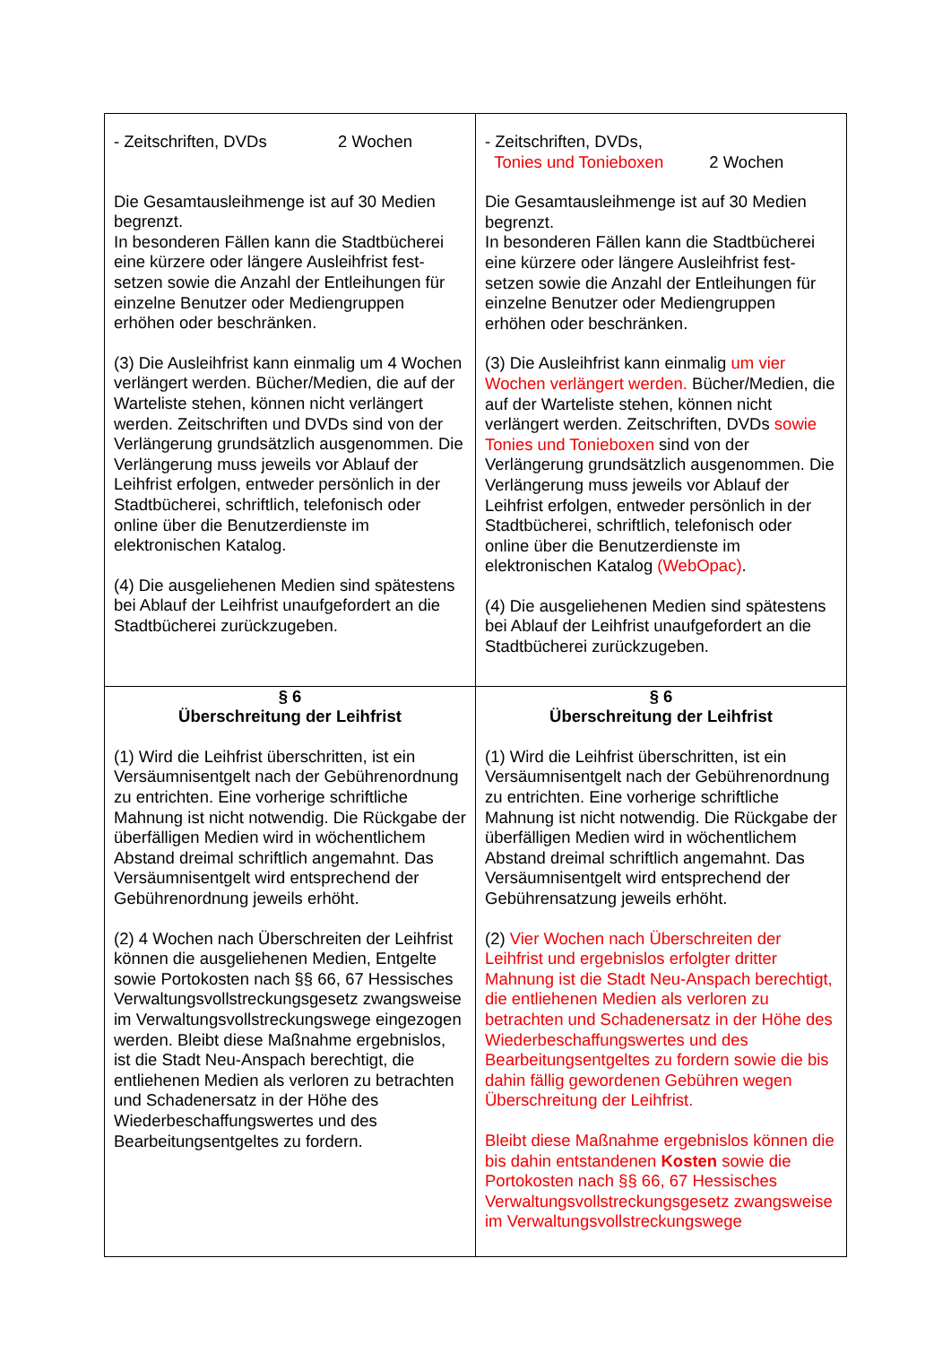| - Zeitschriften, DVDs 2 Wochen Die Gesamtausleihmenge ist auf 30 Medien begrenzt. In besonderen Fällen kann die Stadtbücherei eine kürzere oder längere Ausleihfrist fest­setzen sowie die Anzahl der Entleihungen für einzelne Benutzer oder Mediengruppen erhöhen oder beschränken. (3) Die Ausleihfrist kann einmalig um 4 Wochen verlängert werden. Bücher/Medien, die auf der Warteliste stehen, können nicht verlängert werden. Zeitschriften und DVDs sind von der Verlängerung grundsätzlich ausgenommen. Die Verlängerung muss jeweils vor Ablauf der Leihfrist erfolgen, entweder persönlich in der Stadtbücherei, schriftlich, telefonisch oder online über die Benutzerdienste im elektronischen Katalog. (4) Die ausgeliehenen Medien sind spätestens bei Ablauf der Leihfrist unaufgefordert an die Stadtbücherei zurückzugeben. | - Zeitschriften, DVDs, Tonies und Tonieboxen 2 Wochen Die Gesamtausleihmenge ist auf 30 Medien begrenzt. In besonderen Fällen kann die Stadtbücherei eine kürzere oder längere Ausleihfrist fest­setzen sowie die Anzahl der Entleihungen für einzelne Benutzer oder Mediengruppen erhöhen oder beschränken. (3) Die Ausleihfrist kann einmalig um vier Wochen verlängert werden. Bücher/Medien, die auf der Warteliste stehen, können nicht verlängert werden. Zeitschriften, DVDs sowie Tonies und Tonieboxen sind von der Verlängerung grundsätzlich ausgenommen. Die Verlängerung muss jeweils vor Ablauf der Leihfrist erfolgen, entweder persönlich in der Stadtbücherei, schriftlich, telefonisch oder online über die Benutzerdienste im elektronischen Katalog (WebOpac) . (4) Die ausgeliehenen Medien sind spätestens bei Ablauf der Leihfrist unaufgefordert an die Stadtbücherei zurückzugeben. |
| § 6 Überschreitung der Leihfrist (1) Wird die Leihfrist überschritten, ist ein Versäumnisentgelt nach der Gebührenordnung zu entrichten. Eine vorherige schriftliche Mahnung ist nicht notwendig. Die Rückgabe der überfälligen Medien wird in wöchentlichem Abstand dreimal schriftlich angemahnt. Das Versäumnisentgelt wird entsprechend der Gebührenordnung jeweils erhöht. (2) 4 Wochen nach Überschreiten der Leihfrist können die ausgeliehenen Medien, Entgelte sowie Portokosten nach §§ 66, 67 Hessisches Verwaltungsvollstreckungsgesetz zwangsweise im Verwaltungsvollstreckungswege eingezogen werden. Bleibt diese Maßnahme ergebnislos, ist die Stadt Neu-Anspach berechtigt, die entliehenen Medien als verloren zu betrachten und Schadenersatz in der Höhe des Wiederbeschaffungswertes und des Bearbeitungsentgeltes zu fordern. | § 6 Überschreitung der Leihfrist (1) Wird die Leihfrist überschritten, ist ein Versäumnisentgelt nach der Gebührenordnung zu entrichten. Eine vorherige schriftliche Mahnung ist nicht notwendig. Die Rückgabe der überfälligen Medien wird in wöchentlichem Abstand dreimal schriftlich angemahnt. Das Versäumnisentgelt wird entsprechend der Gebührensatzung jeweils erhöht. (2) Vier Wochen nach Überschreiten der Leihfrist und ergebnislos erfolgter dritter Mahnung ist die Stadt Neu-Anspach berechtigt, die entliehenen Medien als verloren zu betrachten und Schadenersatz in der Höhe des Wiederbeschaffungswertes und des Bearbeitungsentgeltes zu fordern sowie die bis dahin fällig gewordenen Gebühren wegen Überschreitung der Leihfrist. Bleibt diese Maßnahme ergebnislos können die bis dahin entstandenen Kosten sowie die Portokosten nach §§ 66, 67 Hessisches Verwaltungsvollstreckungsgesetz zwangsweise im Verwaltungsvollstreckungswege |